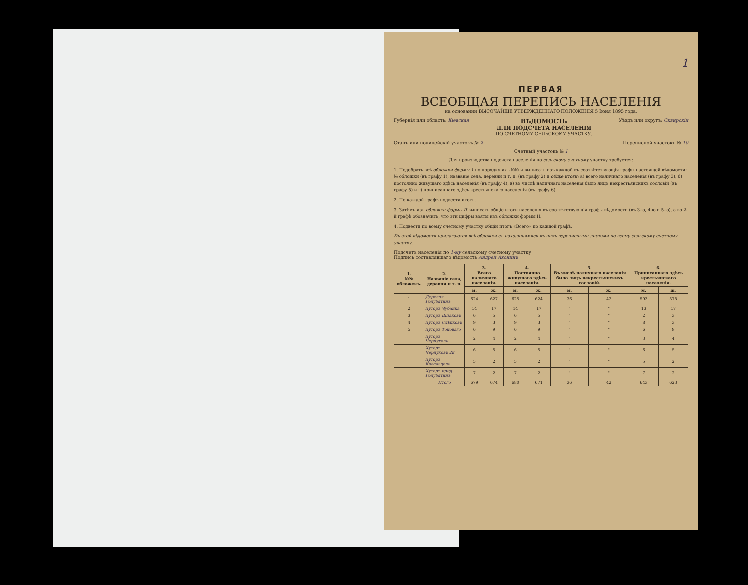1
ПЕРВАЯ
ВСЕОБЩАЯ ПЕРЕПИСЬ НАСЕЛЕНІЯ
на основании ВЫСОЧАЙШЕ УТВЕРЖДЕННАГО ПОЛОЖЕНІЯ 5 Іюня 1895 года.
Губернія или область: Кіевская
ВѢДОМОСТЬ
ДЛЯ ПОДСЧЕТА НАСЕЛЕНІЯ
ПО СЧЕТНОМУ СЕЛЬСКОМУ УЧАСТКУ.
Уѣздъ или округъ: Сквирскій
Станъ или полицейскій участокъ № 2
Переписной участокъ № 10
Счетный участокъ № 1
Для производства подсчета населенія по сельскому счетному участку требуется:
1. Подобрать всѣ обложки формы 1 по порядку ихъ №№ и выписать изъ каждой въ соотвѣтствующія графы настоящей вѣдомости: № обложки (въ графу 1), названіе села, деревни и т. п. (въ графу 2) и общіе итоги: а) всего наличнаго населенія (въ графу 3), б) постоянно живущаго здѣсь населенія (въ графу 4), в) въ числѣ наличнаго населенія было лицъ некрестьянскихъ сословій (въ графу 5) и г) приписаннаго здѣсь крестьянскаго населенія (въ графу 6).
2. По каждой графѣ подвести итогъ.
3. Затѣмъ изъ обложки формы II выписать общіе итоги населенія въ соотвѣтствующія графы вѣдомости (въ 3-ю, 4-ю и 5-ю), а во 2-й графѣ обозначить, что эти цифры взяты изъ обложки формы II.
4. Подвести по всему счетному участку общій итогъ «Всего» по каждой графѣ.
Къ этой вѣдомости прилагаются всѣ обложки съ находящимися въ нихъ переписными листами по всему сельскому счетному участку.
Подсчетъ населенія по 1-му сельскому счетному участку
Подпись составлявшаго вѣдомость Андрей Ахонинъ
| 1. №№ обложекъ. | 2. Названіе села, деревни и т. п. | 3. Всего наличнаго населенія. | | 4. Постоянно живущаго здѣсь населенія. | | 5. Въ числѣ наличнаго населенія было лицъ некрестьянскихъ сословій. | | 6. Приписаннаго здѣсь крестьянскаго населенія. | |
| --- | --- | --- | --- | --- | --- | --- | --- | --- | --- |
| | | м. | ж. | м. | ж. | м. | ж. | м. | ж. |
| 1 | Деревня Голубятинъ | 624 | 627 | 625 | 624 | 36 | 42 | 593 | 578 |
| 2 | Хуторъ Чубайка | 14 | 17 | 14 | 17 | " | " | 13 | 17 |
| 3 | Хуторъ Шпаковъ | 6 | 5 | 6 | 5 | " | " | 2 | 3 |
| 4 | Хуторъ Слѣпковъ | 9 | 3 | 9 | 3 | " | " | 8 | 3 |
| 5 | Хуторъ Токоваго | 6 | 9 | 6 | 9 | " | " | 6 | 9 |
| | Хуторъ Черпуховъ | 2 | 4 | 2 | 4 | " | " | 3 | 4 |
| | Хуторъ Черпуховъ 2й | 6 | 5 | 6 | 5 | " | " | 6 | 5 |
| | Хуторъ Ковельцовъ | 5 | 2 | 5 | 2 | " | " | 5 | 2 |
| | Хуторъ прид. Голубятинъ | 7 | 2 | 7 | 2 | " | " | 7 | 2 |
| | Итого | 679 | 674 | 680 | 671 | 36 | 42 | 643 | 623 |